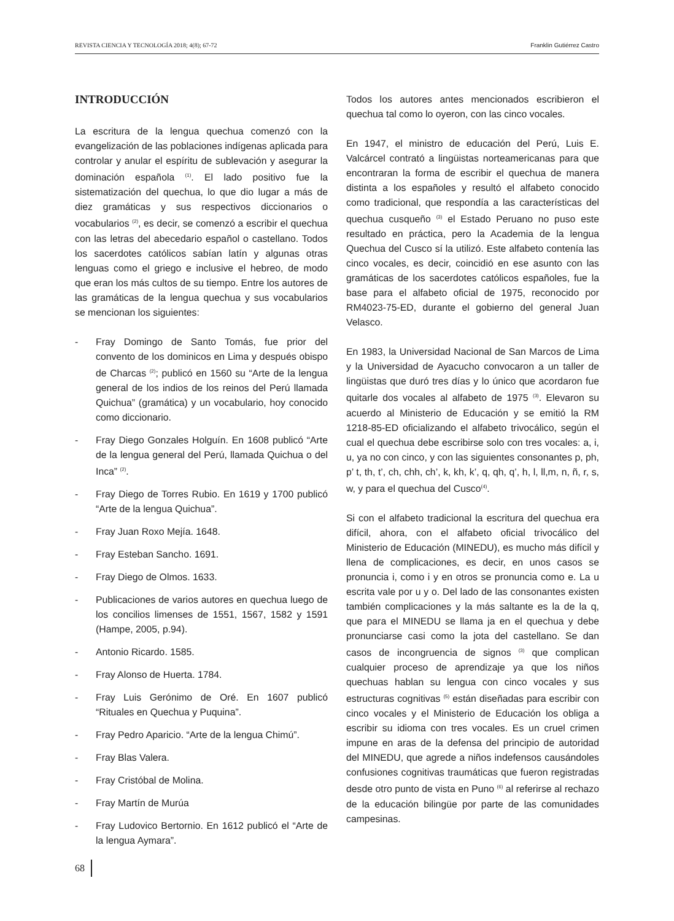REVISTA CIENCIA Y TECNOLOGÍA 2018; 4(8); 67-72 Franklin Gutiérrez Castro
INTRODUCCIÓN
La escritura de la lengua quechua comenzó con la evangelización de las poblaciones indígenas aplicada para controlar y anular el espíritu de sublevación y asegurar la dominación española <sup>(1)</sup>. El lado positivo fue la sistematización del quechua, lo que dio lugar a más de diez gramáticas y sus respectivos diccionarios o vocabularios <sup>(2)</sup>, es decir, se comenzó a escribir el quechua con las letras del abecedario español o castellano. Todos los sacerdotes católicos sabían latín y algunas otras lenguas como el griego e inclusive el hebreo, de modo que eran los más cultos de su tiempo. Entre los autores de las gramáticas de la lengua quechua y sus vocabularios se mencionan los siguientes:
- Fray Domingo de Santo Tomás, fue prior del convento de los dominicos en Lima y después obispo de Charcas <sup>(2)</sup>; publicó en 1560 su “Arte de la lengua general de los indios de los reinos del Perú llamada Quichua” (gramática) y un vocabulario, hoy conocido como diccionario.
- Fray Diego Gonzales Holguín. En 1608 publicó “Arte de la lengua general del Perú, llamada Quichua o del Inca” <sup>(2)</sup>.
- Fray Diego de Torres Rubio. En 1619 y 1700 publicó “Arte de la lengua Quichua”.
- Fray Juan Roxo Mejía. 1648.
- Fray Esteban Sancho. 1691.
- Fray Diego de Olmos. 1633.
- Publicaciones de varios autores en quechua luego de los concilios limenses de 1551, 1567, 1582 y 1591 (Hampe, 2005, p.94).
- Antonio Ricardo. 1585.
- Fray Alonso de Huerta. 1784.
- Fray Luis Gerónimo de Oré. En 1607 publicó “Rituales en Quechua y Puquina”.
- Fray Pedro Aparicio. “Arte de la lengua Chimú”.
- Fray Blas Valera.
- Fray Cristóbal de Molina.
- Fray Martín de Murúa
- Fray Ludovico Bertornio. En 1612 publicó el “Arte de la lengua Aymara”.
Todos los autores antes mencionados escribieron el quechua tal como lo oyeron, con las cinco vocales.
En 1947, el ministro de educación del Perú, Luis E. Valcárcel contrató a lingüistas norteamericanas para que encontraran la forma de escribir el quechua de manera distinta a los españoles y resultó el alfabeto conocido como tradicional, que respondía a las características del quechua cusqueño <sup>(3)</sup> el Estado Peruano no puso este resultado en práctica, pero la Academia de la lengua Quechua del Cusco sí la utilizó. Este alfabeto contenía las cinco vocales, es decir, coincidió en ese asunto con las gramáticas de los sacerdotes católicos españoles, fue la base para el alfabeto oficial de 1975, reconocido por RM4023-75-ED, durante el gobierno del general Juan Velasco.
En 1983, la Universidad Nacional de San Marcos de Lima y la Universidad de Ayacucho convocaron a un taller de lingüistas que duró tres días y lo único que acordaron fue quitarle dos vocales al alfabeto de 1975 <sup>(3)</sup>. Elevaron su acuerdo al Ministerio de Educación y se emitió la RM 1218-85-ED oficializando el alfabeto trivocálico, según el cual el quechua debe escribirse solo con tres vocales: a, i, u, ya no con cinco, y con las siguientes consonantes p, ph, p’ t, th, t’, ch, chh, ch’, k, kh, k’, q, qh, q’, h, l, ll,m, n, ñ, r, s, w, y para el quechua del Cusco<sup>(4)</sup>.
Si con el alfabeto tradicional la escritura del quechua era difícil, ahora, con el alfabeto oficial trivocálico del Ministerio de Educación (MINEDU), es mucho más difícil y llena de complicaciones, es decir, en unos casos se pronuncia i, como i y en otros se pronuncia como e. La u escrita vale por u y o. Del lado de las consonantes existen también complicaciones y la más saltante es la de la q, que para el MINEDU se llama ja en el quechua y debe pronunciarse casi como la jota del castellano. Se dan casos de incongruencia de signos <sup>(3)</sup> que complican cualquier proceso de aprendizaje ya que los niños quechuas hablan su lengua con cinco vocales y sus estructuras cognitivas <sup>(5)</sup> están diseñadas para escribir con cinco vocales y el Ministerio de Educación los obliga a escribir su idioma con tres vocales. Es un cruel crimen impune en aras de la defensa del principio de autoridad del MINEDU, que agrede a niños indefensos causándoles confusiones cognitivas traumáticas que fueron registradas desde otro punto de vista en Puno <sup>(6)</sup> al referirse al rechazo de la educación bilingüe por parte de las comunidades campesinas.
68